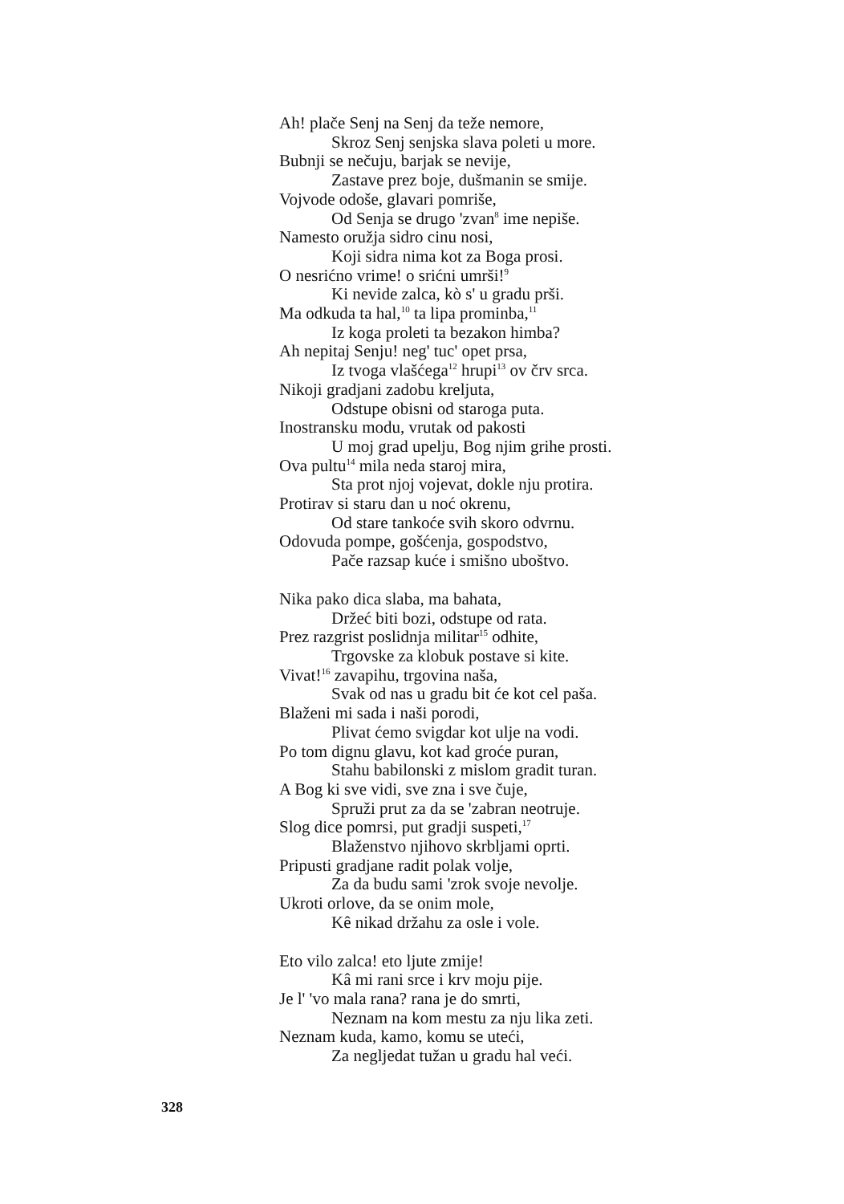Ah! plače Senj na Senj da teže nemore,
Skroz Senj senjska slava poleti u more.
Bubnji se nečuju, barjak se nevije,
Zastave prez boje, dušmanin se smije.
Vojvode odoše, glavari pomriše,
Od Senja se drugo 'zvan<sup>8</sup> ime nepiše.
Namesto oružja sidro cinu nosi,
Koji sidra nima kot za Boga prosi.
O nesrićno vrime! o srićni umrši!<sup>9</sup>
Ki nevide zalca, kò s' u gradu prši.
Ma odkuda ta hal,<sup>10</sup> ta lipa prominba,<sup>11</sup>
Iz koga proleti ta bezakon himba?
Ah nepitaj Senju! neg' tuc' opet prsa,
Iz tvoga vlašćega<sup>12</sup> hrupi<sup>13</sup> ov črv srca.
Nikoji gradjani zadobu kreljuta,
Odstupe obisni od staroga puta.
Inostransku modu, vrutak od pakosti
U moj grad upelju, Bog njim grihe prosti.
Ova pultu<sup>14</sup> mila neda staroj mira,
Sta prot njoj vojevat, dokle nju protira.
Protirav si staru dan u noć okrenu,
Od stare tankoće svih skoro odvrnu.
Odovuda pompe, gošćenja, gospodstvo,
Pače razsap kuće i smišno uboštvo.
Nika pako dica slaba, ma bahata,
Držeć biti bozi, odstupe od rata.
Prez razgrist poslidnja militar<sup>15</sup> odhite,
Trgovske za klobuk postave si kite.
Vivat!<sup>16</sup> zavapihu, trgovina naša,
Svak od nas u gradu bit će kot cel paša.
Blaženi mi sada i naši porodi,
Plivat ćemo svigdar kot ulje na vodi.
Po tom dignu glavu, kot kad groće puran,
Stahu babilonski z mislom gradit turan.
A Bog ki sve vidi, sve zna i sve čuje,
Spruži prut za da se 'zabran neotruje.
Slog dice pomrsi, put gradji suspeti,<sup>17</sup>
Blaženstvo njihovo skrbljami oprti.
Pripusti gradjane radit polak volje,
Za da budu sami 'zrok svoje nevolje.
Ukroti orlove, da se onim mole,
Kê nikad držahu za osle i vole.
Eto vilo zalca! eto ljute zmije!
Kâ mi rani srce i krv moju pije.
Je l' 'vo mala rana? rana je do smrti,
Neznam na kom mestu za nju lika zeti.
Neznam kuda, kamo, komu se uteći,
Za negljedat tužan u gradu hal veći.
328